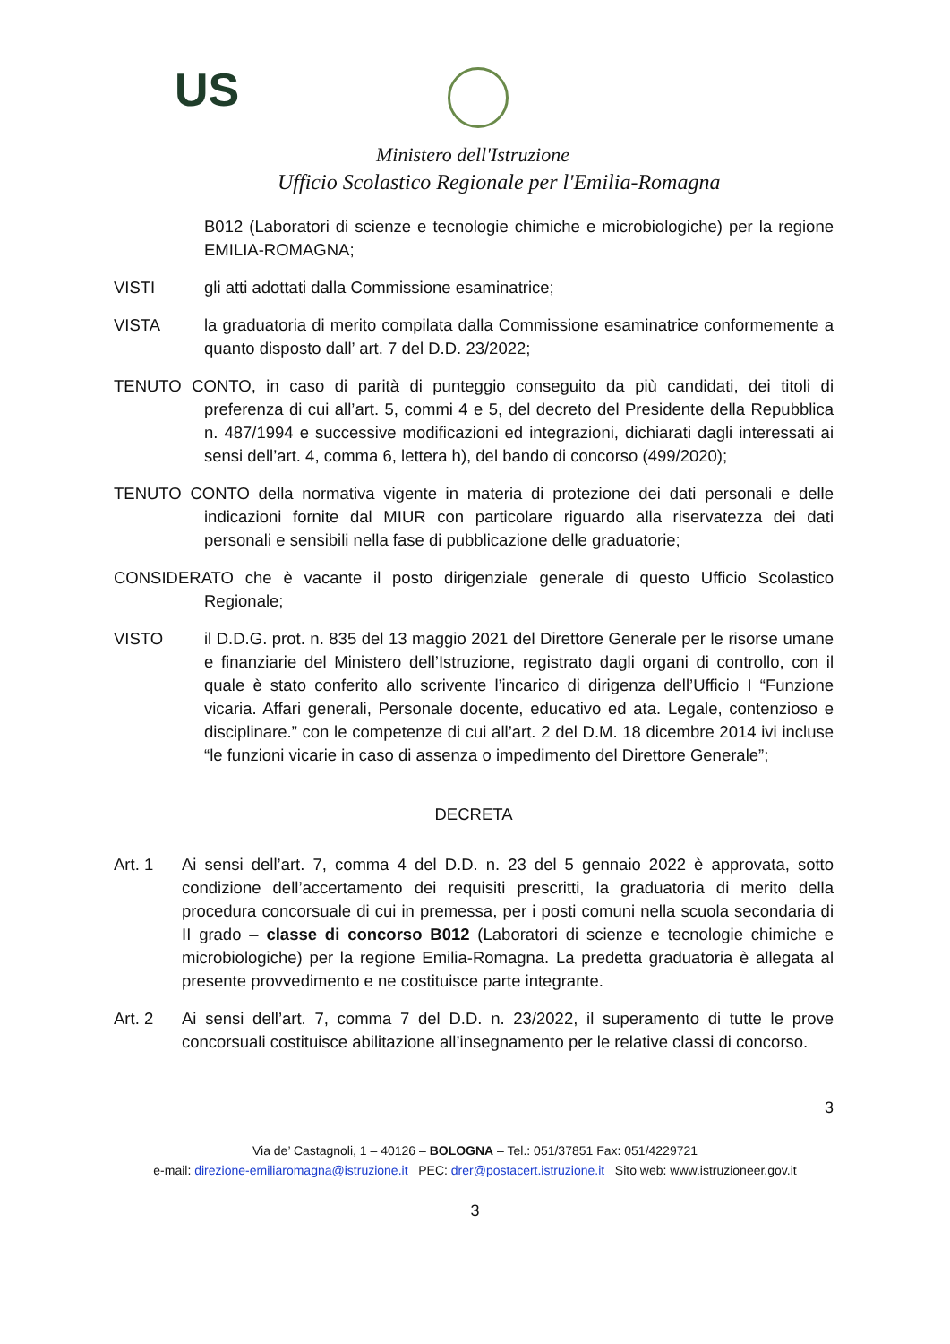US
Ministero dell'Istruzione
Ufficio Scolastico Regionale per l'Emilia-Romagna
B012 (Laboratori di scienze e tecnologie chimiche e microbiologiche) per la regione EMILIA-ROMAGNA;
VISTI gli atti adottati dalla Commissione esaminatrice;
VISTA la graduatoria di merito compilata dalla Commissione esaminatrice conformemente a quanto disposto dall’ art. 7 del D.D. 23/2022;
TENUTO CONTO, in caso di parità di punteggio conseguito da più candidati, dei titoli di preferenza di cui all’art. 5, commi 4 e 5, del decreto del Presidente della Repubblica n. 487/1994 e successive modificazioni ed integrazioni, dichiarati dagli interessati ai sensi dell’art. 4, comma 6, lettera h), del bando di concorso (499/2020);
TENUTO CONTO della normativa vigente in materia di protezione dei dati personali e delle indicazioni fornite dal MIUR con particolare riguardo alla riservatezza dei dati personali e sensibili nella fase di pubblicazione delle graduatorie;
CONSIDERATO che è vacante il posto dirigenziale generale di questo Ufficio Scolastico Regionale;
VISTO il D.D.G. prot. n. 835 del 13 maggio 2021 del Direttore Generale per le risorse umane e finanziarie del Ministero dell’Istruzione, registrato dagli organi di controllo, con il quale è stato conferito allo scrivente l’incarico di dirigenza dell’Ufficio I “Funzione vicaria. Affari generali, Personale docente, educativo ed ata. Legale, contenzioso e disciplinare.” con le competenze di cui all’art. 2 del D.M. 18 dicembre 2014 ivi incluse “le funzioni vicarie in caso di assenza o impedimento del Direttore Generale”;
DECRETA
Art. 1 Ai sensi dell’art. 7, comma 4 del D.D. n. 23 del 5 gennaio 2022 è approvata, sotto condizione dell’accertamento dei requisiti prescritti, la graduatoria di merito della procedura concorsuale di cui in premessa, per i posti comuni nella scuola secondaria di II grado – classe di concorso B012 (Laboratori di scienze e tecnologie chimiche e microbiologiche) per la regione Emilia-Romagna. La predetta graduatoria è allegata al presente provvedimento e ne costituisce parte integrante.
Art. 2 Ai sensi dell’art. 7, comma 7 del D.D. n. 23/2022, il superamento di tutte le prove concorsuali costituisce abilitazione all’insegnamento per le relative classi di concorso.
3
Via de’ Castagnoli, 1 – 40126 – BOLOGNA – Tel.: 051/37851 Fax: 051/4229721
e-mail: direzione-emiliaromagna@istruzione.it PEC: drer@postacert.istruzione.it Sito web: www.istruzioneer.gov.it
3